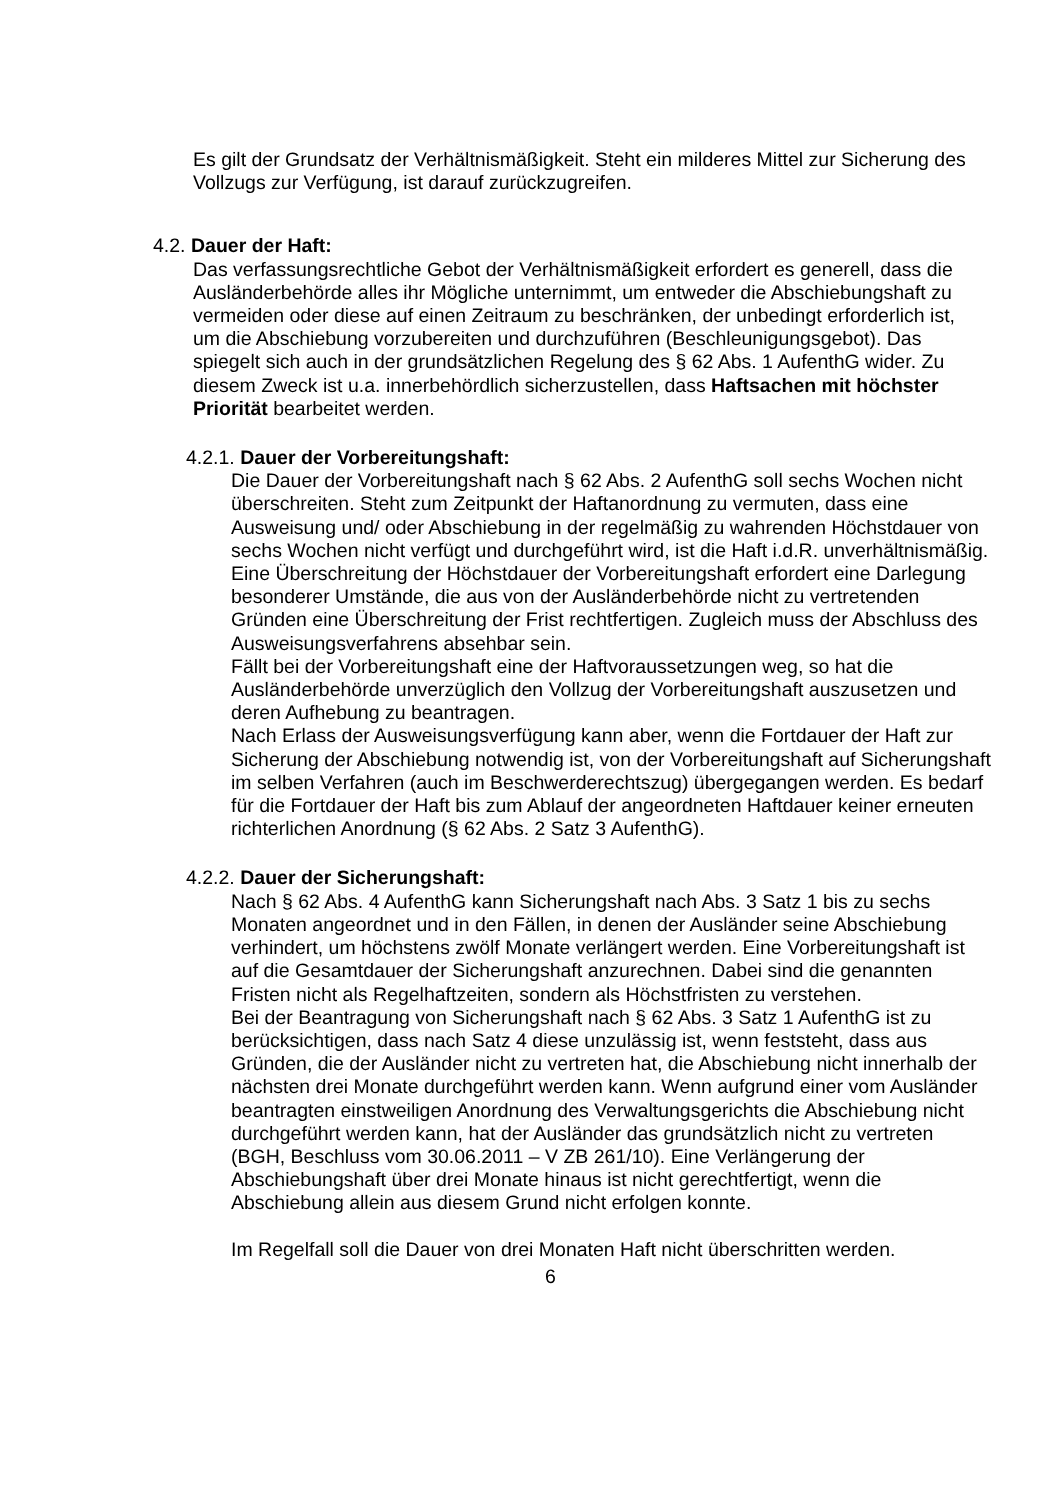Es gilt der Grundsatz der Verhältnismäßigkeit. Steht ein milderes Mittel zur Sicherung des Vollzugs zur Verfügung, ist darauf zurückzugreifen.
4.2. Dauer der Haft:
Das verfassungsrechtliche Gebot der Verhältnismäßigkeit erfordert es generell, dass die Ausländerbehörde alles ihr Mögliche unternimmt, um entweder die Abschiebungshaft zu vermeiden oder diese auf einen Zeitraum zu beschränken, der unbedingt erforderlich ist, um die Abschiebung vorzubereiten und durchzuführen (Beschleunigungsgebot). Das spiegelt sich auch in der grundsätzlichen Regelung des § 62 Abs. 1 AufenthG wider. Zu diesem Zweck ist u.a. innerbehördlich sicherzustellen, dass Haftsachen mit höchster Priorität bearbeitet werden.
4.2.1. Dauer der Vorbereitungshaft:
Die Dauer der Vorbereitungshaft nach § 62 Abs. 2 AufenthG soll sechs Wochen nicht überschreiten. Steht zum Zeitpunkt der Haftanordnung zu vermuten, dass eine Ausweisung und/ oder Abschiebung in der regelmäßig zu wahrenden Höchstdauer von sechs Wochen nicht verfügt und durchgeführt wird, ist die Haft i.d.R. unverhältnismäßig. Eine Überschreitung der Höchstdauer der Vorbereitungshaft erfordert eine Darlegung besonderer Umstände, die aus von der Ausländerbehörde nicht zu vertretenden Gründen eine Überschreitung der Frist rechtfertigen. Zugleich muss der Abschluss des Ausweisungsverfahrens absehbar sein.
Fällt bei der Vorbereitungshaft eine der Haftvoraussetzungen weg, so hat die Ausländerbehörde unverzüglich den Vollzug der Vorbereitungshaft auszusetzen und deren Aufhebung zu beantragen.
Nach Erlass der Ausweisungsverfügung kann aber, wenn die Fortdauer der Haft zur Sicherung der Abschiebung notwendig ist, von der Vorbereitungshaft auf Sicherungshaft im selben Verfahren (auch im Beschwerderechtszug) übergegangen werden. Es bedarf für die Fortdauer der Haft bis zum Ablauf der angeordneten Haftdauer keiner erneuten richterlichen Anordnung (§ 62 Abs. 2 Satz 3 AufenthG).
4.2.2. Dauer der Sicherungshaft:
Nach § 62 Abs. 4 AufenthG kann Sicherungshaft nach Abs. 3 Satz 1 bis zu sechs Monaten angeordnet und in den Fällen, in denen der Ausländer seine Abschiebung verhindert, um höchstens zwölf Monate verlängert werden. Eine Vorbereitungshaft ist auf die Gesamtdauer der Sicherungshaft anzurechnen. Dabei sind die genannten Fristen nicht als Regelhaftzeiten, sondern als Höchstfristen zu verstehen.
Bei der Beantragung von Sicherungshaft nach § 62 Abs. 3 Satz 1 AufenthG ist zu berücksichtigen, dass nach Satz 4 diese unzulässig ist, wenn feststeht, dass aus Gründen, die der Ausländer nicht zu vertreten hat, die Abschiebung nicht innerhalb der nächsten drei Monate durchgeführt werden kann. Wenn aufgrund einer vom Ausländer beantragten einstweiligen Anordnung des Verwaltungsgerichts die Abschiebung nicht durchgeführt werden kann, hat der Ausländer das grundsätzlich nicht zu vertreten (BGH, Beschluss vom 30.06.2011 – V ZB 261/10). Eine Verlängerung der Abschiebungshaft über drei Monate hinaus ist nicht gerechtfertigt, wenn die Abschiebung allein aus diesem Grund nicht erfolgen konnte.
Im Regelfall soll die Dauer von drei Monaten Haft nicht überschritten werden.
6